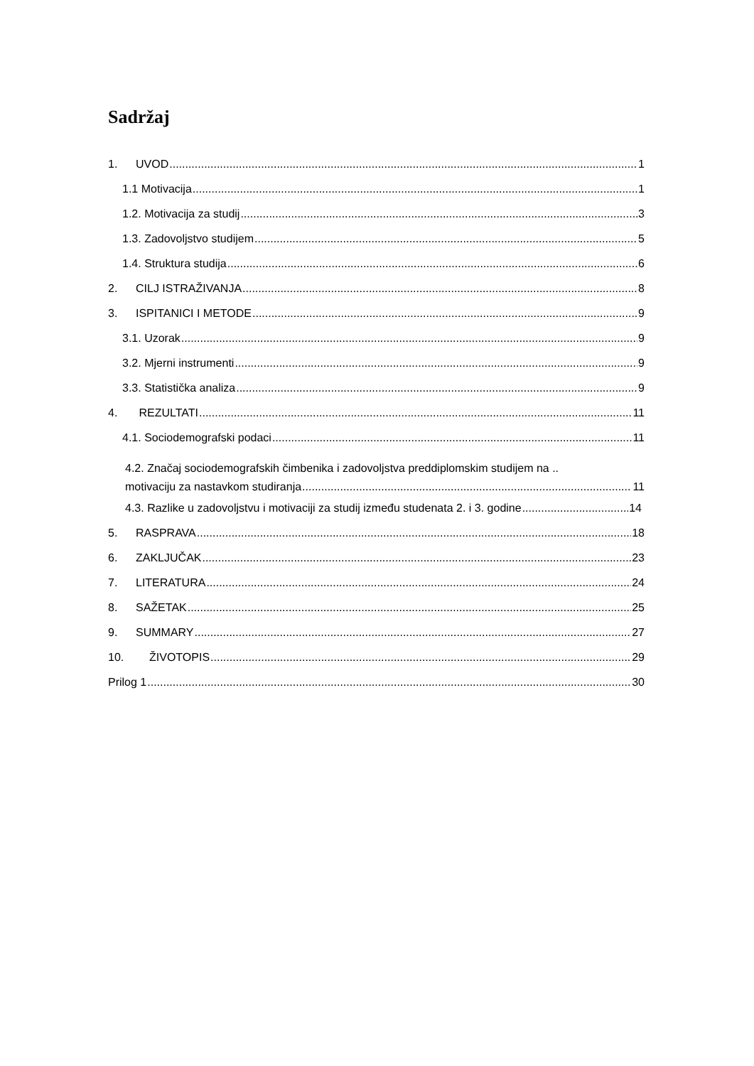Sadržaj
1. UVOD 1
1.1 Motivacija 1
1.2. Motivacija za studij 3
1.3. Zadovoljstvo studijem 5
1.4. Struktura studija 6
2. CILJ ISTRAŽIVANJA 8
3. ISPITANICI I METODE 9
3.1. Uzorak 9
3.2. Mjerni instrumenti 9
3.3. Statistička analiza 9
4. REZULTATI 11
4.1. Sociodemografski podaci 11
4.2. Značaj sociodemografskih čimbenika i zadovoljstva preddiplomskim studijem na ..
motivaciju za nastavkom studiranja 11
4.3. Razlike u zadovoljstvu i motivaciji za studij između studenata 2. i 3. godine 14
5. RASPRAVA 18
6. ZAKLJUČAK 23
7. LITERATURA 24
8. SAŽETAK 25
9. SUMMARY 27
10. ŽIVOTOPIS 29
Prilog 1 30